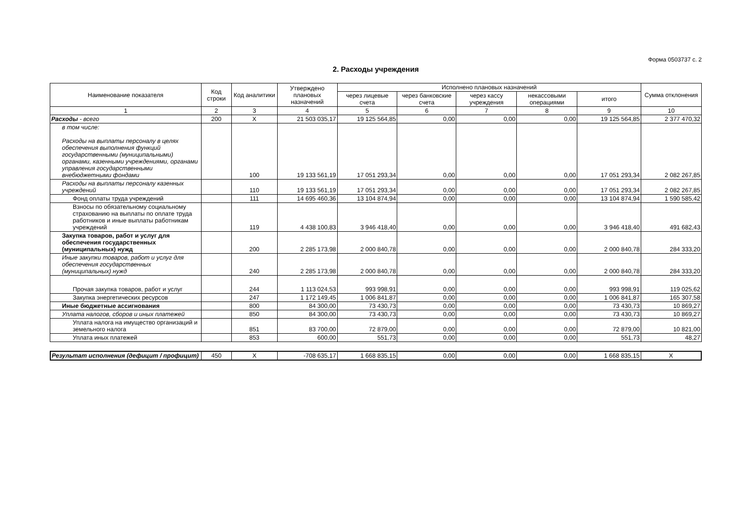Форма 0503737 с. 2
2. Расходы учреждения
| Наименование показателя | Код строки | Код аналитики | Утверждено плановых назначений | Исполнено плановых назначений | | | | | Сумма отклонения |
| --- | --- | --- | --- | --- | --- | --- | --- | --- | --- |
| | | | | через лицевые счета | через банковские счета | через кассу учреждения | некассовыми операциями | итого | |
| 1 | 2 | 3 | 4 | 5 | 6 | 7 | 8 | 9 | 10 |
| Расходы - всего | 200 | X | 21 503 035,17 | 19 125 564,85 | 0,00 | 0,00 | 0,00 | 19 125 564,85 | 2 377 470,32 |
| в том числе: Расходы на выплаты персоналу в целях обеспечения выполнения функций государственными (муниципальными) органами, казенными учреждениями, органами управления государственными внебюджетными фондами | | 100 | 19 133 561,19 | 17 051 293,34 | 0,00 | 0,00 | 0,00 | 17 051 293,34 | 2 082 267,85 |
| Расходы на выплаты персоналу казенных учреждений | | 110 | 19 133 561,19 | 17 051 293,34 | 0,00 | 0,00 | 0,00 | 17 051 293,34 | 2 082 267,85 |
| Фонд оплаты труда учреждений | | 111 | 14 695 460,36 | 13 104 874,94 | 0,00 | 0,00 | 0,00 | 13 104 874,94 | 1 590 585,42 |
| Взносы по обязательному социальному страхованию на выплаты по оплате труда работников и иные выплаты работникам учреждений | | 119 | 4 438 100,83 | 3 946 418,40 | 0,00 | 0,00 | 0,00 | 3 946 418,40 | 491 682,43 |
| Закупка товаров, работ и услуг для обеспечения государственных (муниципальных) нужд | | 200 | 2 285 173,98 | 2 000 840,78 | 0,00 | 0,00 | 0,00 | 2 000 840,78 | 284 333,20 |
| Иные закупки товаров, работ и услуг для обеспечения государственных (муниципальных) нужд | | 240 | 2 285 173,98 | 2 000 840,78 | 0,00 | 0,00 | 0,00 | 2 000 840,78 | 284 333,20 |
| Прочая закупка товаров, работ и услуг | | 244 | 1 113 024,53 | 993 998,91 | 0,00 | 0,00 | 0,00 | 993 998,91 | 119 025,62 |
| Закупка энергетических ресурсов | | 247 | 1 172 149,45 | 1 006 841,87 | 0,00 | 0,00 | 0,00 | 1 006 841,87 | 165 307,58 |
| Иные бюджетные ассигнования | | 800 | 84 300,00 | 73 430,73 | 0,00 | 0,00 | 0,00 | 73 430,73 | 10 869,27 |
| Уплата налогов, сборов и иных платежей | | 850 | 84 300,00 | 73 430,73 | 0,00 | 0,00 | 0,00 | 73 430,73 | 10 869,27 |
| Уплата налога на имущество организаций и земельного налога | | 851 | 83 700,00 | 72 879,00 | 0,00 | 0,00 | 0,00 | 72 879,00 | 10 821,00 |
| Уплата иных платежей | | 853 | 600,00 | 551,73 | 0,00 | 0,00 | 0,00 | 551,73 | 48,27 |
| Результат исполнения (дефицит / профицит) | 450 | X | -708 635,17 | 1 668 835,15 | 0,00 | 0,00 | 0,00 | 1 668 835,15 | X |